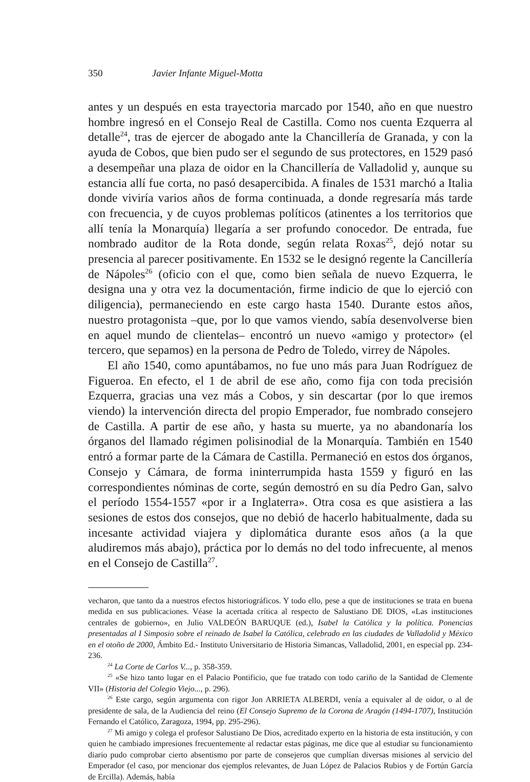350 Javier Infante Miguel-Motta
antes y un después en esta trayectoria marcado por 1540, año en que nuestro hombre ingresó en el Consejo Real de Castilla. Como nos cuenta Ezquerra al detalle<sup>24</sup>, tras de ejercer de abogado ante la Chancillería de Granada, y con la ayuda de Cobos, que bien pudo ser el segundo de sus protectores, en 1529 pasó a desempeñar una plaza de oidor en la Chancillería de Valladolid y, aunque su estancia allí fue corta, no pasó desapercibida. A finales de 1531 marchó a Italia donde viviría varios años de forma continuada, a donde regresaría más tarde con frecuencia, y de cuyos problemas políticos (atinentes a los territorios que allí tenía la Monarquía) llegaría a ser profundo conocedor. De entrada, fue nombrado auditor de la Rota donde, según relata Roxas<sup>25</sup>, dejó notar su presencia al parecer positivamente. En 1532 se le designó regente la Cancillería de Nápoles<sup>26</sup> (oficio con el que, como bien señala de nuevo Ezquerra, le designa una y otra vez la documentación, firme indicio de que lo ejerció con diligencia), permaneciendo en este cargo hasta 1540. Durante estos años, nuestro protagonista –que, por lo que vamos viendo, sabía desenvolverse bien en aquel mundo de clientelas– encontró un nuevo «amigo y protector» (el tercero, que sepamos) en la persona de Pedro de Toledo, virrey de Nápoles.
El año 1540, como apuntábamos, no fue uno más para Juan Rodríguez de Figueroa. En efecto, el 1 de abril de ese año, como fija con toda precisión Ezquerra, gracias una vez más a Cobos, y sin descartar (por lo que iremos viendo) la intervención directa del propio Emperador, fue nombrado consejero de Castilla. A partir de ese año, y hasta su muerte, ya no abandonaría los órganos del llamado régimen polisinodial de la Monarquía. También en 1540 entró a formar parte de la Cámara de Castilla. Permaneció en estos dos órganos, Consejo y Cámara, de forma ininterrumpida hasta 1559 y figuró en las correspondientes nóminas de corte, según demostró en su día Pedro Gan, salvo el período 1554-1557 «por ir a Inglaterra». Otra cosa es que asistiera a las sesiones de estos dos consejos, que no debió de hacerlo habitualmente, dada su incesante actividad viajera y diplomática durante esos años (a la que aludiremos más abajo), práctica por lo demás no del todo infrecuente, al menos en el Consejo de Castilla<sup>27</sup>.
vecharon, que tanto da a nuestros efectos historiográficos. Y todo ello, pese a que de instituciones se trata en buena medida en sus publicaciones. Véase la acertada crítica al respecto de Salustiano DE DIOS, «Las instituciones centrales de gobierno», en Julio VALDEÓN BARUQUE (ed.), Isabel la Católica y la política. Ponencias presentadas al I Simposio sobre el reinado de Isabel la Católica, celebrado en las ciudades de Valladolid y México en el otoño de 2000, Ámbito Ed.- Instituto Universitario de Historia Simancas, Valladolid, 2001, en especial pp. 234-236.
<sup>24</sup> La Corte de Carlos V..., p. 358-359.
<sup>25</sup> «Se hizo tanto lugar en el Palacio Pontificio, que fue tratado con todo cariño de la Santidad de Clemente VII» (Historia del Colegio Viejo..., p. 296).
<sup>26</sup> Este cargo, según argumenta con rigor Jon ARRIETA ALBERDI, venía a equivaler al de oidor, o al de presidente de sala, de la Audiencia del reino (El Consejo Supremo de la Corona de Aragón (1494-1707), Institución Fernando el Católico, Zaragoza, 1994, pp. 295-296).
<sup>27</sup> Mi amigo y colega el profesor Salustiano De Dios, acreditado experto en la historia de esta institución, y con quien he cambiado impresiones frecuentemente al redactar estas páginas, me dice que al estudiar su funcionamiento diario pudo comprobar cierto absentismo por parte de consejeros que cumplían diversas misiones al servicio del Emperador (el caso, por mencionar dos ejemplos relevantes, de Juan López de Palacios Rubios y de Fortún García de Ercilla). Además, había